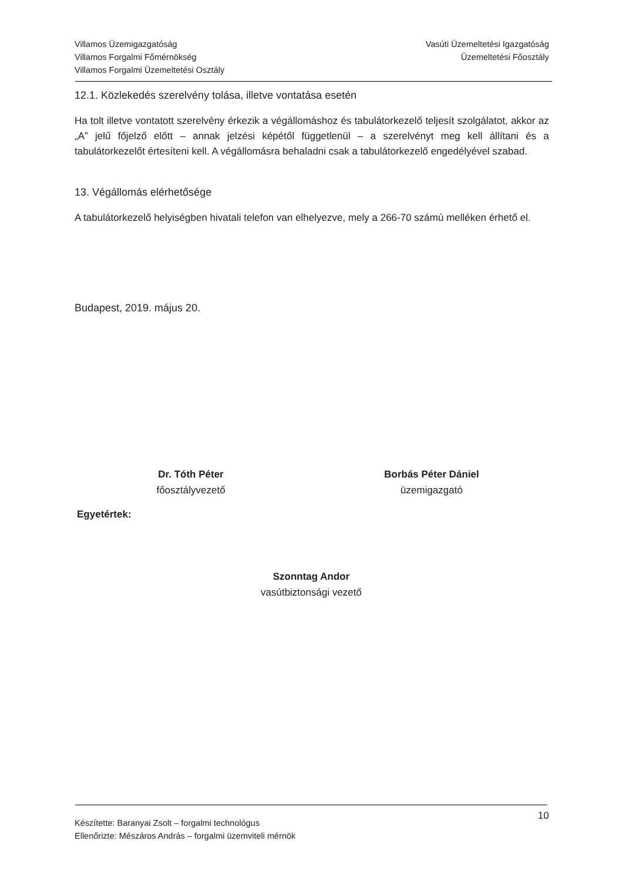Villamos Üzemigazgatóság
Villamos Forgalmi Főmérnökség
Villamos Forgalmi Üzemeltetési Osztály
Vasúti Üzemeltetési Igazgatóság
Üzemeltetési Főosztály
12.1. Közlekedés szerelvény tolása, illetve vontatása esetén
Ha tolt illetve vontatott szerelvény érkezik a végállomáshoz és tabulátorkezelő teljesít szolgálatot, akkor az „A” jelű főjelző előtt – annak jelzési képétől függetlenül – a szerelvényt meg kell állítani és a tabulátorkezelőt értesíteni kell. A végállomásra behaladni csak a tabulátorkezelő engedélyével szabad.
13. Végállomás elérhetősége
A tabulátorkezelő helyiségben hivatali telefon van elhelyezve, mely a 266-70 számú melléken érhető el.
Budapest, 2019. május 20.
Dr. Tóth Péter
főosztályvezető
Borbás Péter Dániel
üzemigazgató
Egyetértek:
Szonntag Andor
vasútbiztonsági vezető
Készítette: Baranyai Zsolt – forgalmi technológus
Ellenőrizte: Mészáros András – forgalmi üzemviteli mérnök
10